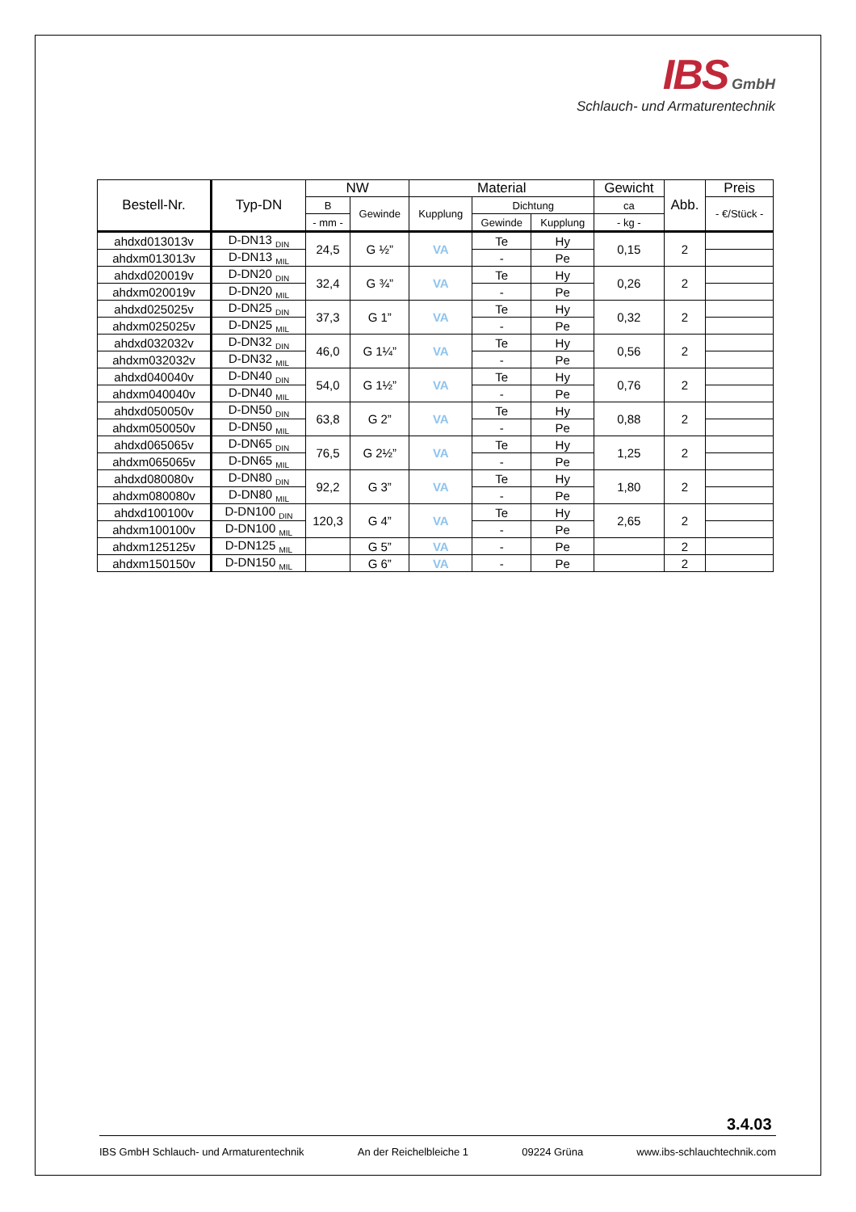IBS GmbH
Schlauch- und Armaturentechnik
| Bestell-Nr. | Typ-DN | NW | | Material | | | Gewicht | Abb. | Preis |
| --- | --- | --- | --- | --- | --- | --- | --- | --- | --- |
| | | B | Gewinde | Kupplung | Dichtung | | ca | | - €/Stück - |
| | | - mm - | | | Gewinde | Kupplung | - kg - | | |
| ahdxd013013v | D-DN13 <sub>DIN</sub> | 24,5 | G ½” | VA | Te | Hy | 0,15 | 2 | |
| ahdxm013013v | D-DN13 <sub>MIL</sub> | | | | - | Pe | | | |
| ahdxd020019v | D-DN20 <sub>DIN</sub> | 32,4 | G ¾” | VA | Te | Hy | 0,26 | 2 | |
| ahdxm020019v | D-DN20 <sub>MIL</sub> | | | | - | Pe | | | |
| ahdxd025025v | D-DN25 <sub>DIN</sub> | 37,3 | G 1” | VA | Te | Hy | 0,32 | 2 | |
| ahdxm025025v | D-DN25 <sub>MIL</sub> | | | | - | Pe | | | |
| ahdxd032032v | D-DN32 <sub>DIN</sub> | 46,0 | G 1¼” | VA | Te | Hy | 0,56 | 2 | |
| ahdxm032032v | D-DN32 <sub>MIL</sub> | | | | - | Pe | | | |
| ahdxd040040v | D-DN40 <sub>DIN</sub> | 54,0 | G 1½” | VA | Te | Hy | 0,76 | 2 | |
| ahdxm040040v | D-DN40 <sub>MIL</sub> | | | | - | Pe | | | |
| ahdxd050050v | D-DN50 <sub>DIN</sub> | 63,8 | G 2” | VA | Te | Hy | 0,88 | 2 | |
| ahdxm050050v | D-DN50 <sub>MIL</sub> | | | | - | Pe | | | |
| ahdxd065065v | D-DN65 <sub>DIN</sub> | 76,5 | G 2½” | VA | Te | Hy | 1,25 | 2 | |
| ahdxm065065v | D-DN65 <sub>MIL</sub> | | | | - | Pe | | | |
| ahdxd080080v | D-DN80 <sub>DIN</sub> | 92,2 | G 3” | VA | Te | Hy | 1,80 | 2 | |
| ahdxm080080v | D-DN80 <sub>MIL</sub> | | | | - | Pe | | | |
| ahdxd100100v | D-DN100 <sub>DIN</sub> | 120,3 | G 4” | VA | Te | Hy | 2,65 | 2 | |
| ahdxm100100v | D-DN100 <sub>MIL</sub> | | | | - | Pe | | | |
| ahdxm125125v | D-DN125 <sub>MIL</sub> | | G 5” | VA | - | Pe | | 2 | |
| ahdxm150150v | D-DN150 <sub>MIL</sub> | | G 6” | VA | - | Pe | | 2 | |
3.4.03
IBS GmbH Schlauch- und Armaturentechnik An der Reichelbleiche 1 09224 Grüna www.ibs-schlauchtechnik.com